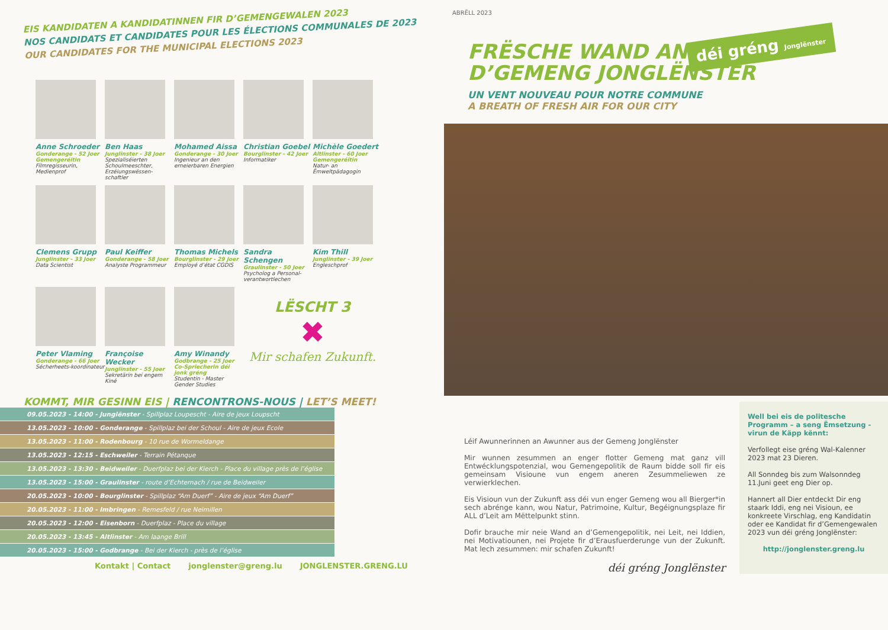EIS KANDIDATEN A KANDIDATINNEN FIR D’GEMENGEWALEN 2023
NOS CANDIDATS ET CANDIDATES POUR LES ÉLECTIONS COMMUNALES DE 2023
OUR CANDIDATES FOR THE MUNICIPAL ELECTIONS 2023
Anne Schroeder
Gonderange - 52 Joer
Gemengeréitin
Filmregisseurin, Medienprof
Ben Haas
Junglinster - 38 Joer
Spezialiséierten Schoulmeeschter, Erzéiungswëssen-schaftler
Mohamed Aissa
Gonderange - 30 Joer
Ingenieur an den erneierbaren Energien
Christian Goebel
Bourglinster - 42 Joer
Informatiker
Michèle Goedert
Altlinster - 60 Joer
Gemengeréitin
Natur- an Ëmweltpädagogin
Clemens Grupp
Junglinster - 33 Joer
Data Scientist
Paul Keiffer
Gonderange - 58 Joer
Analyste Programmeur
Thomas Michels
Bourglinster - 29 Joer
Employé d’état CGDIS
Sandra Schengen
Graulinster - 50 Joer
Psycholog a Personal-verantwortlechen
Kim Thill
Junglinster - 39 Joer
Engleschprof
Peter Vlaming
Gonderange - 66 Joer
Sécherheets-koordinateur
Françoise Wecker
Junglinster - 55 Joer
Sekretärin bei engem Kiné
Amy Winandy
Godbrange - 25 Joer
Co-Spriecherin déi jonk gréng
Studentin - Master Gender Studies
LËSCHT 3
✖
Mir schafen Zukunft.
KOMMT, MIR GESINN EIS | RENCONTRONS-NOUS | LET’S MEET!
09.05.2023 - 14:00 - Junglënster - Spillplaz Loupescht - Aire de jeux Loupscht
13.05.2023 - 10:00 - Gonderange - Spillplaz bei der Schoul - Aire de jeux Ecole
13.05.2023 - 11:00 - Rodenbourg - 10 rue de Wormeldange
13.05.2023 - 12:15 - Eschweiler - Terrain Pétanque
13.05.2023 - 13:30 - Beidweiler - Duerfplaz bei der Kierch - Place du village près de l’église
13.05.2023 - 15:00 - Graulinster - route d’Echternach / rue de Beidweiler
20.05.2023 - 10:00 - Bourglinster - Spillplaz “Am Duerf” - Aire de jeux “Am Duerf”
20.05.2023 - 11:00 - Imbringen - Remesfeld / rue Neimillen
20.05.2023 - 12:00 - Eisenborn - Duerfplaz - Place du village
20.05.2023 - 13:45 - Altlinster - Am laange Brill
20.05.2023 - 15:00 - Godbrange - Bei der Kierch - près de l’église
Kontakt | Contact jonglenster@greng.lu JONGLENSTER.GRENG.LU
ABRËLL 2023
déi gréng Jonglënster
FRËSCHE WAND AN
D’GEMENG JONGLËNSTER
UN VENT NOUVEAU POUR NOTRE COMMUNE
A BREATH OF FRESH AIR FOR OUR CITY
Léif Awunnerinnen an Awunner aus der Gemeng Jonglënster
Mir wunnen zesummen an enger flotter Gemeng mat ganz vill Entwécklungspotenzial, wou Gemengepolitik de Raum bidde soll fir eis gemeinsam Visioune vun engem aneren Zesummeliewen ze verwierklechen.
Eis Visioun vun der Zukunft ass déi vun enger Gemeng wou all Bierger*in sech abréngе kann, wou Natur, Patrimoine, Kultur, Begéignungsplaze fir ALL d’Leit am Mëttelpunkt stinn.
Dofir brauche mir neie Wand an d’Gemengepolitik, nei Leit, nei Iddien, nei Motivatiounen, nei Projete fir d’Erausfuerderunge vun der Zukunft. Mat lech zesummen: mir schafen Zukunft!
déi gréng Jonglënster
Well bei eis de politesche Programm – a seng Ëmsetzung - virun de Käpp kënnt:
Verfollegt eise gréng Wal-Kalenner 2023 mat 23 Dieren.
All Sonndeg bis zum Walsonndeg 11.Juni geet eng Dier op.
Hannert all Dier entdeckt Dir eng staark Iddi, eng nei Visioun, ee konkreete Virschlag, eng Kandidatin oder ee Kandidat fir d’Gemengewalen 2023 vun déi gréng Jonglënster:
http://jonglenster.greng.lu